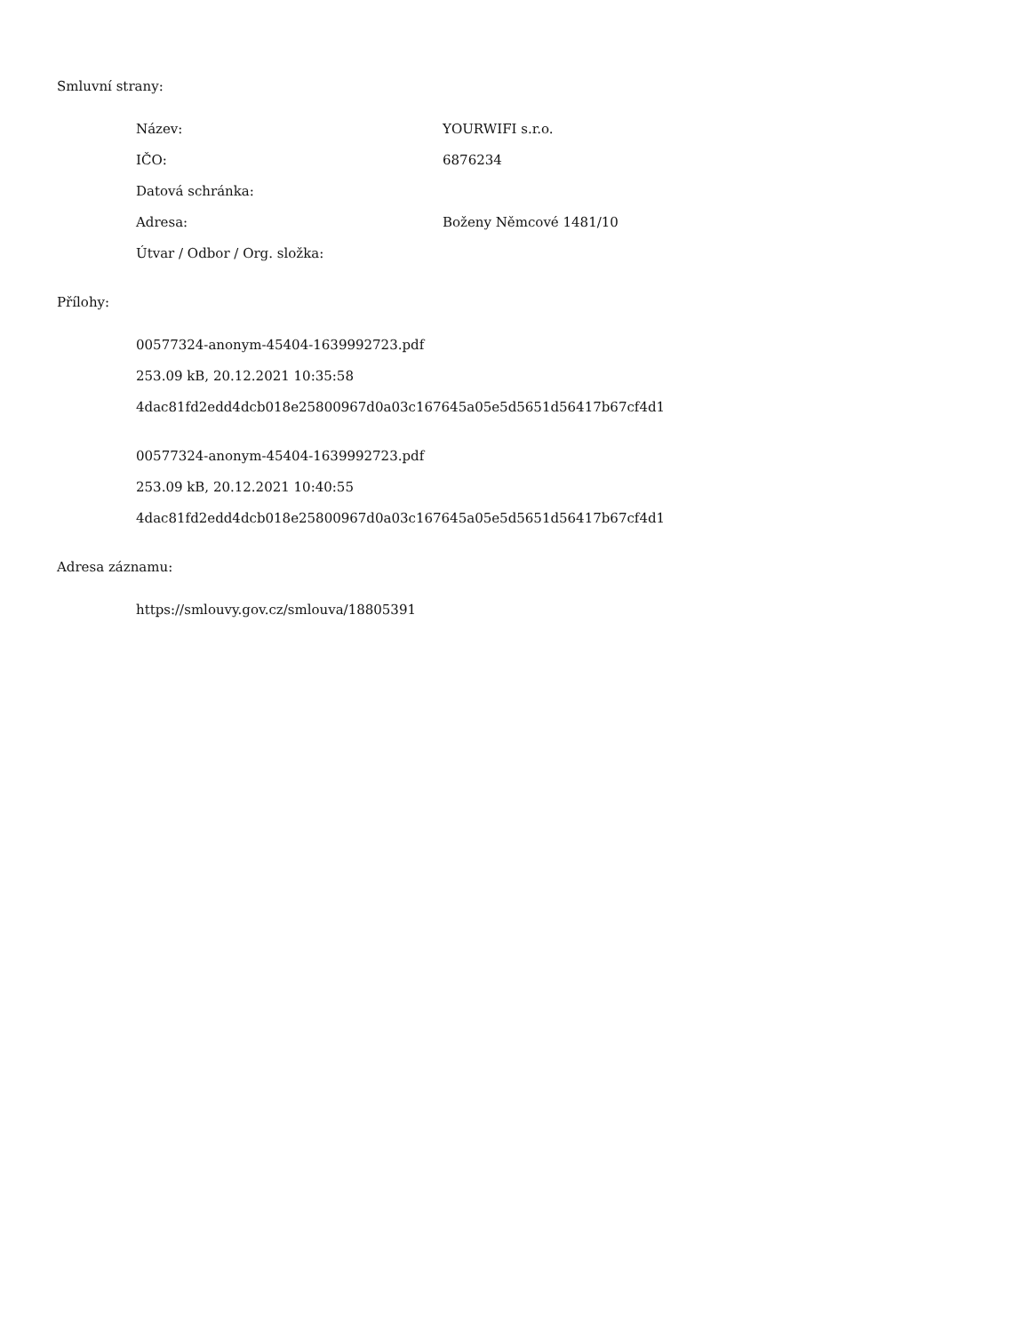Smluvní strany:
| Název: | YOURWIFI s.r.o. |
| IČO: | 6876234 |
| Datová schránka: | |
| Adresa: | Boženy Němcové 1481/10 |
| Útvar / Odbor / Org. složka: | |
Přílohy:
00577324-anonym-45404-1639992723.pdf
253.09 kB, 20.12.2021 10:35:58
4dac81fd2edd4dcb018e25800967d0a03c167645a05e5d5651d56417b67cf4d1
00577324-anonym-45404-1639992723.pdf
253.09 kB, 20.12.2021 10:40:55
4dac81fd2edd4dcb018e25800967d0a03c167645a05e5d5651d56417b67cf4d1
Adresa záznamu:
https://smlouvy.gov.cz/smlouva/18805391